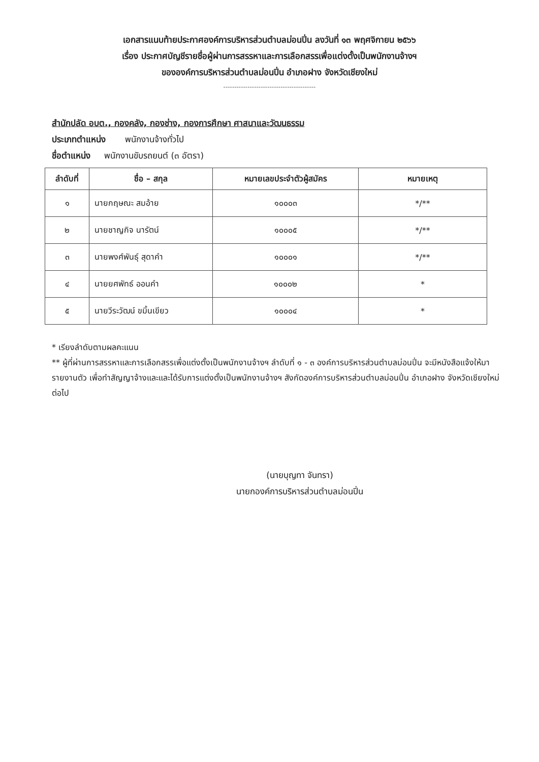เอกสารแนบท้ายประกาศองค์การบริหารส่วนตำบลม่อนปิ่น ลงวันที่ ๑๓ พฤศจิกายน ๒๕๖๖
เรื่อง ประกาศบัญชีรายชื่อผู้ผ่านการสรรหาและการเลือกสรรเพื่อแต่งตั้งเป็นพนักงานจ้างฯ
ขององค์การบริหารส่วนตำบลม่อนปิ่น อำเภอฝาง จังหวัดเชียงใหม่
------------------------------------------
สำนักปลัด อบต., กองคลัง, กองช่าง, กองการศึกษา ศาสนาและวัฒนธรรม
ประเภทตำแหน่ง พนักงานจ้างทั่วไป
ชื่อตำแหน่ง พนักงานขับรถยนต์ (๓ อัตรา)
| ลำดับที่ | ชื่อ – สกุล | หมายเลขประจำตัวผู้สมัคร | หมายเหตุ |
| --- | --- | --- | --- |
| ๑ | นายกฤษณะ สมอ้าย | ๑๐๐๐๓ | */** |
| ๒ | นายชาญกิจ นารัตน์ | ๑๐๐๐๕ | */** |
| ๓ | นายพงศ์พันธุ์ สุดาคำ | ๑๐๐๐๑ | */** |
| ๔ | นายยศพัทธ์ ออนคำ | ๑๐๐๐๒ | * |
| ๕ | นายวีระวัฒน์ ขมิ้นเขียว | ๑๐๐๐๔ | * |
* เรียงลำดับตามผลคะแนน
** ผู้ที่ผ่านการสรรหาและการเลือกสรรเพื่อแต่งตั้งเป็นพนักงานจ้างฯ ลำดับที่ ๑ - ๓ องค์การบริหารส่วนตำบลม่อนปิ่น จะมีหนังสือแจ้งให้มารายงานตัว เพื่อทำสัญญาจ้างและและได้รับการแต่งตั้งเป็นพนักงานจ้างฯ สังกัดองค์การบริหารส่วนตำบลม่อนปิ่น อำเภอฝาง จังหวัดเชียงใหม่ ต่อไป
(นายบุญทา จันทรา)
นายกองค์การบริหารส่วนตำบลม่อนปิ่น